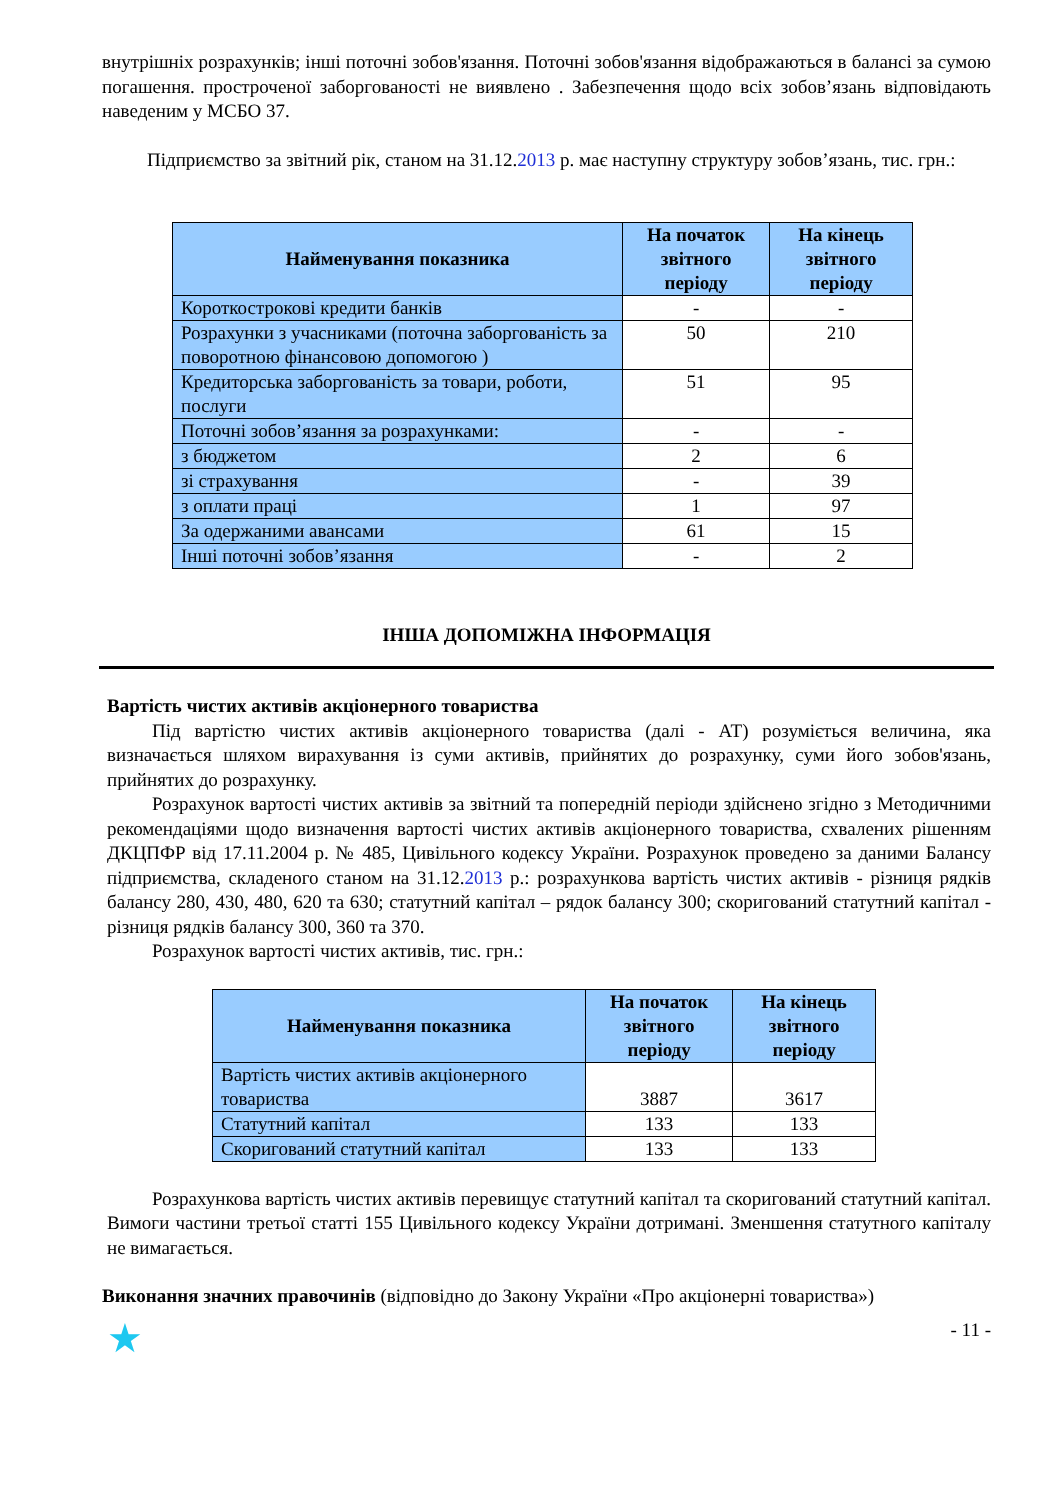внутрішніх розрахунків; інші поточні зобов'язання. Поточні зобов'язання відображаються в балансі за сумою погашення. простроченої заборгованості не виявлено . Забезпечення щодо всіх зобов’язань відповідають наведеним у МСБО 37.
Підприємство за звітний рік, станом на 31.12.2013 р. має наступну структуру зобов’язань, тис. грн.:
| Найменування показника | На початок звітного періоду | На кінець звітного періоду |
| --- | --- | --- |
| Короткострокові кредити банків | - | - |
| Розрахунки з учасниками (поточна заборгованість за поворотною фінансовою допомогою ) | 50 | 210 |
| Кредиторська заборгованість за товари, роботи, послуги | 51 | 95 |
| Поточні зобов’язання за розрахунками: | - | - |
| з бюджетом | 2 | 6 |
| зі страхування | - | 39 |
| з оплати праці | 1 | 97 |
| За одержаними авансами | 61 | 15 |
| Інші поточні зобов’язання | - | 2 |
ІНША ДОПОМІЖНА ІНФОРМАЦІЯ
Вартість чистих активів акціонерного товариства
Під вартістю чистих активів акціонерного товариства (далі - АТ) розуміється величина, яка визначається шляхом вирахування із суми активів, прийнятих до розрахунку, суми його зобов'язань, прийнятих до розрахунку.
Розрахунок вартості чистих активів за звітний та попередній періоди здійснено згідно з Методичними рекомендаціями щодо визначення вартості чистих активів акціонерного товариства, схвалених рішенням ДКЦПФР від 17.11.2004 р. № 485, Цивільного кодексу України. Розрахунок проведено за даними Балансу підприємства, складеного станом на 31.12.2013 р.: розрахункова вартість чистих активів - різниця рядків балансу 280, 430, 480, 620 та 630; статутний капітал – рядок балансу 300; скоригований статутний капітал - різниця рядків балансу 300, 360 та 370.
Розрахунок вартості чистих активів, тис. грн.:
| Найменування показника | На початок звітного періоду | На кінець звітного періоду |
| --- | --- | --- |
| Вартість чистих активів акціонерного товариства | 3887 | 3617 |
| Статутний капітал | 133 | 133 |
| Скоригований статутний капітал | 133 | 133 |
Розрахункова вартість чистих активів перевищує статутний капітал та скоригований статутний капітал. Вимоги частини третьої статті 155 Цивільного кодексу України дотримані. Зменшення статутного капіталу не вимагається.
Виконання значних правочинів (відповідно до Закону України «Про акціонерні товариства»)
★ - 11 -